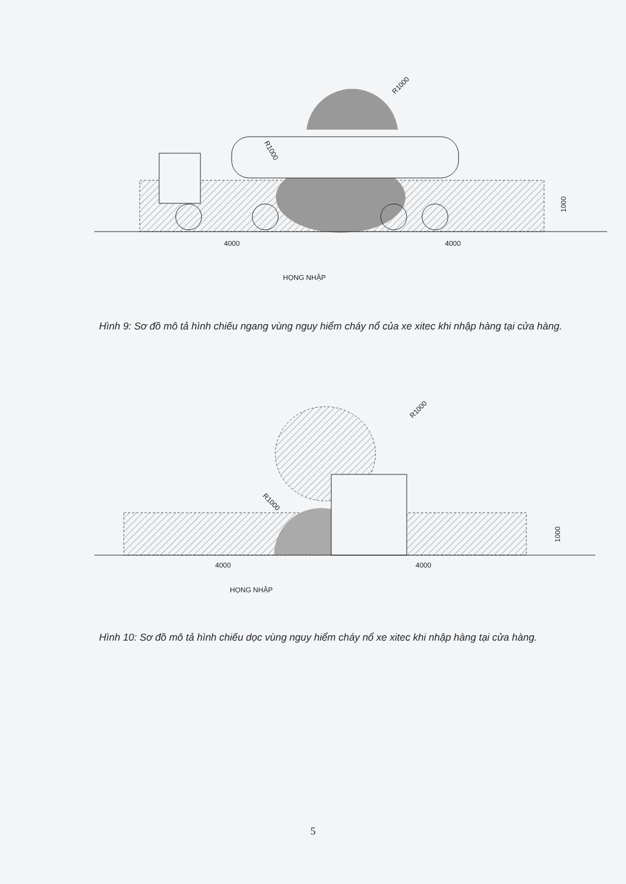R1000
R1000
1000
4000
4000
HỌNG NHẬP
Hình 9: Sơ đồ mô tả hình chiếu ngang vùng nguy hiểm cháy nổ của xe xitec khi nhập hàng tại cửa hàng.
R1000
R1000
1000
4000
4000
HỌNG NHẬP
Hình 10: Sơ đồ mô tả hình chiếu dọc vùng nguy hiểm cháy nổ xe xitec khi nhập hàng tại cửa hàng.
5